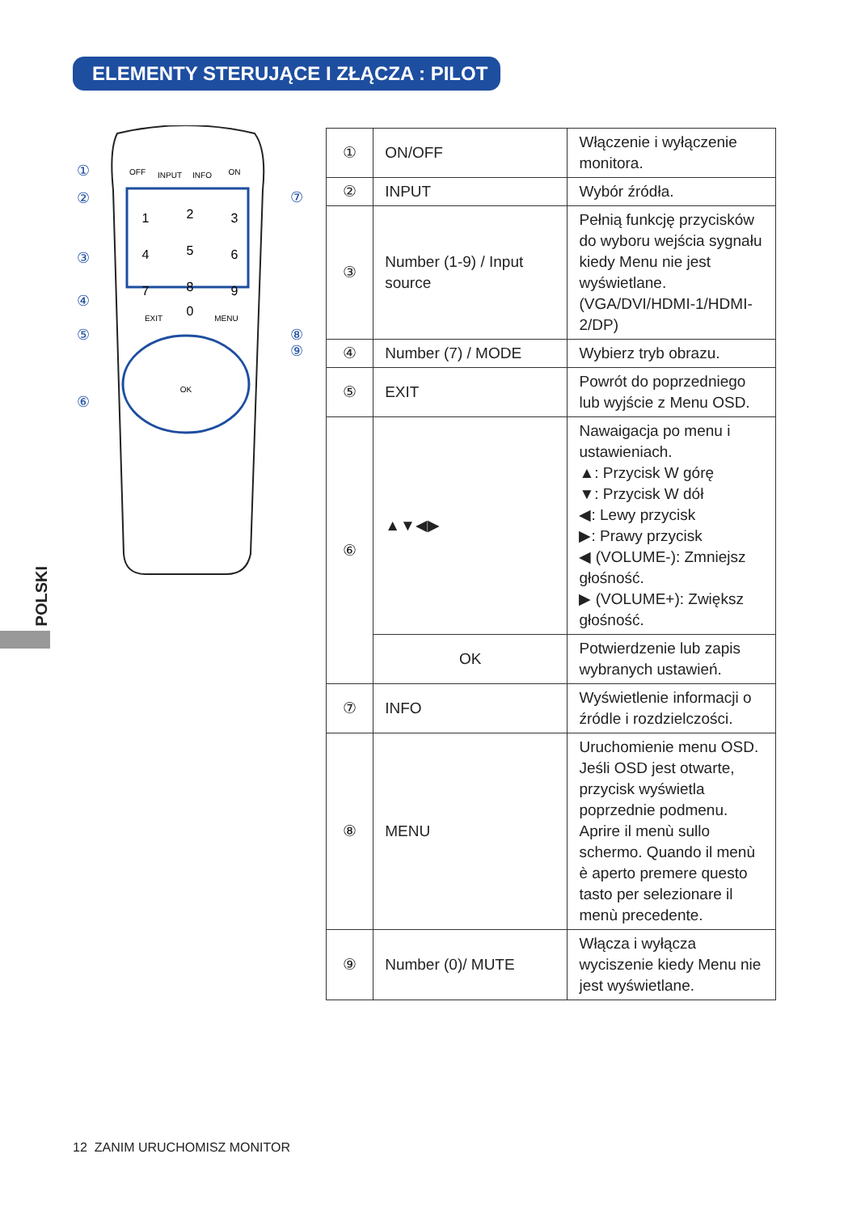ELEMENTY STERUJĄCE I ZŁĄCZA : PILOT
POLSKI
OFF
INPUT
INFO
ON
EXIT
MENU
OK
1
2
3
4
5
6
7
8
9
0
①
②
③
④
⑤
⑥
⑦
⑧
⑨
| ① | ON/OFF | Włączenie i wyłączenie monitora. |
| ② | INPUT | Wybór źródła. |
| ③ | Number (1-9) / Input source | Pełnią funkcję przycisków do wyboru wejścia sygnału kiedy Menu nie jest wyświetlane. (VGA/DVI/HDMI-1/HDMI-2/DP) |
| ④ | Number (7) / MODE | Wybierz tryb obrazu. |
| ⑤ | EXIT | Powrót do poprzedniego lub wyjście z Menu OSD. |
| ⑥ | ▲▼◀▶ | Nawaigacja po menu i ustawieniach. ▲: Przycisk W górę ▼: Przycisk W dół ◀: Lewy przycisk ▶: Prawy przycisk ◀ (VOLUME-): Zmniejsz głośność. ▶ (VOLUME+): Zwiększ głośność. |
| | OK | Potwierdzenie lub zapis wybranych ustawień. |
| ⑦ | INFO | Wyświetlenie informacji o źródle i rozdzielczości. |
| ⑧ | MENU | Uruchomienie menu OSD. Jeśli OSD jest otwarte, przycisk wyświetla poprzednie podmenu. Aprire il menù sullo schermo. Quando il menù è aperto premere questo tasto per selezionare il menù precedente. |
| ⑨ | Number (0)/ MUTE | Włącza i wyłącza wyciszenie kiedy Menu nie jest wyświetlane. |
12 ZANIM URUCHOMISZ MONITOR